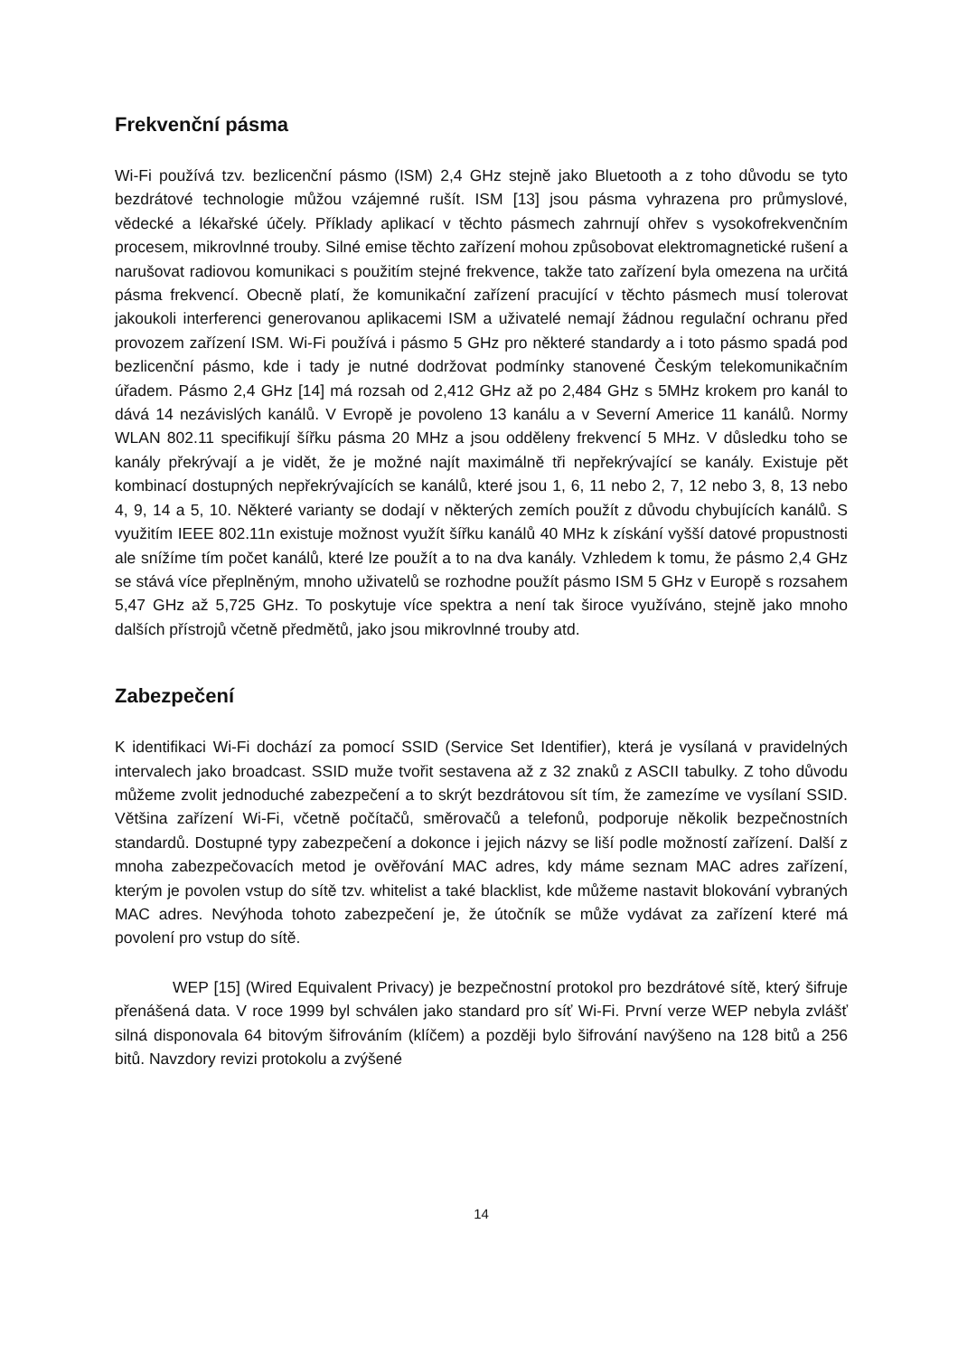Frekvenční pásma
Wi-Fi používá tzv. bezlicenční pásmo (ISM) 2,4 GHz stejně jako Bluetooth a z toho důvodu se tyto bezdrátové technologie můžou vzájemné rušít. ISM [13] jsou pásma vyhrazena pro průmyslové, vědecké a lékařské účely. Příklady aplikací v těchto pásmech zahrnují ohřev s vysokofrekvenčním procesem, mikrovlnné trouby. Silné emise těchto zařízení mohou způsobovat elektromagnetické rušení a narušovat radiovou komunikaci s použitím stejné frekvence, takže tato zařízení byla omezena na určitá pásma frekvencí. Obecně platí, že komunikační zařízení pracující v těchto pásmech musí tolerovat jakoukoli interferenci generovanou aplikacemi ISM a uživatelé nemají žádnou regulační ochranu před provozem zařízení ISM. Wi-Fi používá i pásmo 5 GHz pro některé standardy a i toto pásmo spadá pod bezlicenční pásmo, kde i tady je nutné dodržovat podmínky stanovené Českým telekomunikačním úřadem. Pásmo 2,4 GHz [14] má rozsah od 2,412 GHz až po 2,484 GHz s 5MHz krokem pro kanál to dává 14 nezávislých kanálů. V Evropě je povoleno 13 kanálu a v Severní Americe 11 kanálů. Normy WLAN 802.11 specifikují šířku pásma 20 MHz a jsou odděleny frekvencí 5 MHz. V důsledku toho se kanály překrývají a je vidět, že je možné najít maximálně tři nepřekrývající se kanály. Existuje pět kombinací dostupných nepřekrývajících se kanálů, které jsou 1, 6, 11 nebo 2, 7, 12 nebo 3, 8, 13 nebo 4, 9, 14 a 5, 10. Některé varianty se dodají v některých zemích použít z důvodu chybujících kanálů. S využitím IEEE 802.11n existuje možnost využít šířku kanálů 40 MHz k získání vyšší datové propustnosti ale snížíme tím počet kanálů, které lze použít a to na dva kanály. Vzhledem k tomu, že pásmo 2,4 GHz se stává více přeplněným, mnoho uživatelů se rozhodne použít pásmo ISM 5 GHz v Europě s rozsahem 5,47 GHz až 5,725 GHz. To poskytuje více spektra a není tak široce využíváno, stejně jako mnoho dalších přístrojů včetně předmětů, jako jsou mikrovlnné trouby atd.
Zabezpečení
K identifikaci Wi-Fi dochází za pomocí SSID (Service Set Identifier), která je vysílaná v pravidelných intervalech jako broadcast. SSID muže tvořit sestavena až z 32 znaků z ASCII tabulky. Z toho důvodu můžeme zvolit jednoduché zabezpečení a to skrýt bezdrátovou sít tím, že zamezíme ve vysílaní SSID. Většina zařízení Wi-Fi, včetně počítačů, směrovačů a telefonů, podporuje několik bezpečnostních standardů. Dostupné typy zabezpečení a dokonce i jejich názvy se liší podle možností zařízení. Další z mnoha zabezpečovacích metod je ověřování MAC adres, kdy máme seznam MAC adres zařízení, kterým je povolen vstup do sítě tzv. whitelist a také blacklist, kde můžeme nastavit blokování vybraných MAC adres. Nevýhoda tohoto zabezpečení je, že útočník se může vydávat za zařízení které má povolení pro vstup do sítě.
WEP [15] (Wired Equivalent Privacy) je bezpečnostní protokol pro bezdrátové sítě, který šifruje přenášená data. V roce 1999 byl schválen jako standard pro síť Wi-Fi. První verze WEP nebyla zvlášť silná disponovala 64 bitovým šifrováním (klíčem) a později bylo šifrování navýšeno na 128 bitů a 256 bitů. Navzdory revizi protokolu a zvýšené
14